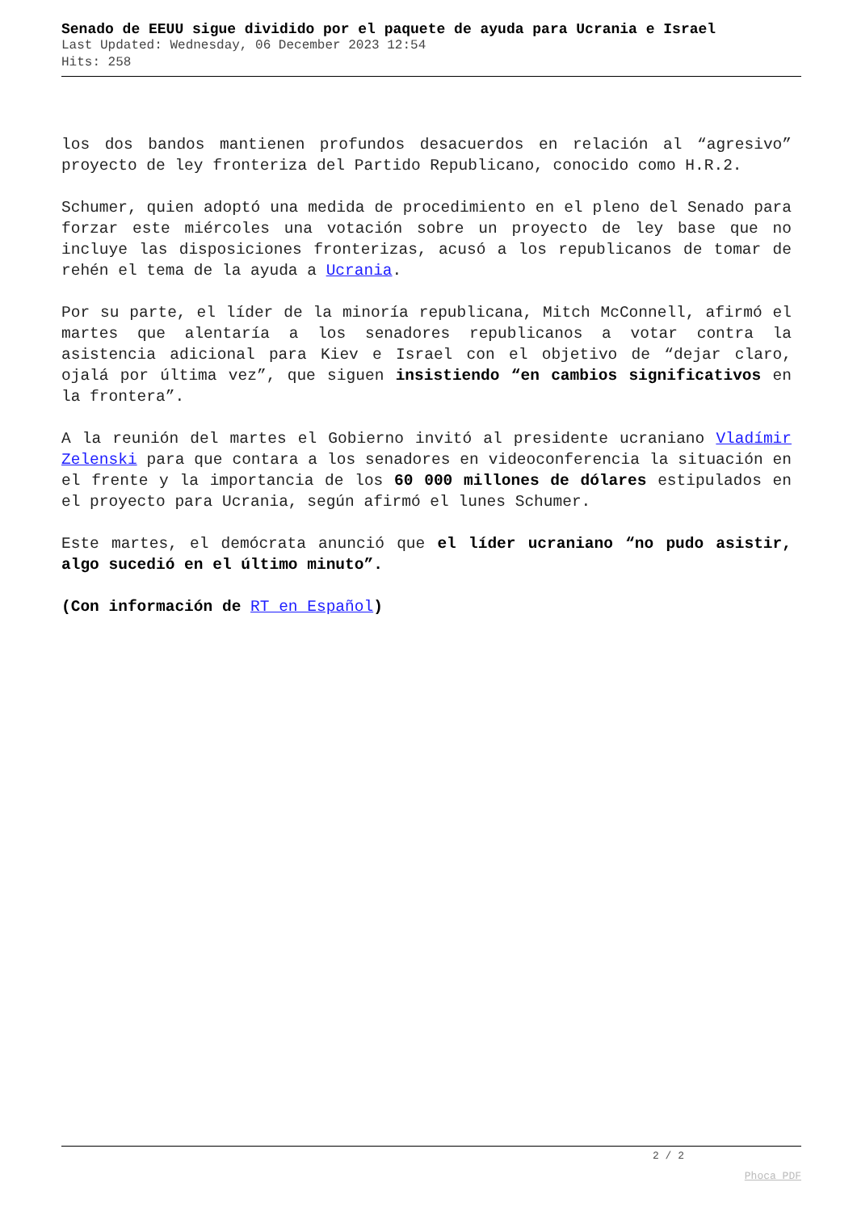Senado de EEUU sigue dividido por el paquete de ayuda para Ucrania e Israel
Last Updated: Wednesday, 06 December 2023 12:54
Hits: 258
los dos bandos mantienen profundos desacuerdos en relación al “agresivo” proyecto de ley fronteriza del Partido Republicano, conocido como H.R.2.
Schumer, quien adoptó una medida de procedimiento en el pleno del Senado para forzar este miércoles una votación sobre un proyecto de ley base que no incluye las disposiciones fronterizas, acusó a los republicanos de tomar de rehén el tema de la ayuda a Ucrania.
Por su parte, el líder de la minoría republicana, Mitch McConnell, afirmó el martes que alentaría a los senadores republicanos a votar contra la asistencia adicional para Kiev e Israel con el objetivo de “dejar claro, ojalá por última vez”, que siguen insistiendo “en cambios significativos en la frontera”.
A la reunión del martes el Gobierno invitó al presidente ucraniano Vladímir Zelenski para que contara a los senadores en videoconferencia la situación en el frente y la importancia de los 60 000 millones de dólares estipulados en el proyecto para Ucrania, según afirmó el lunes Schumer.
Este martes, el demócrata anunció que el líder ucraniano “no pudo asistir, algo sucedió en el último minuto”.
(Con información de RT en Español)
2 / 2
Phoca PDF